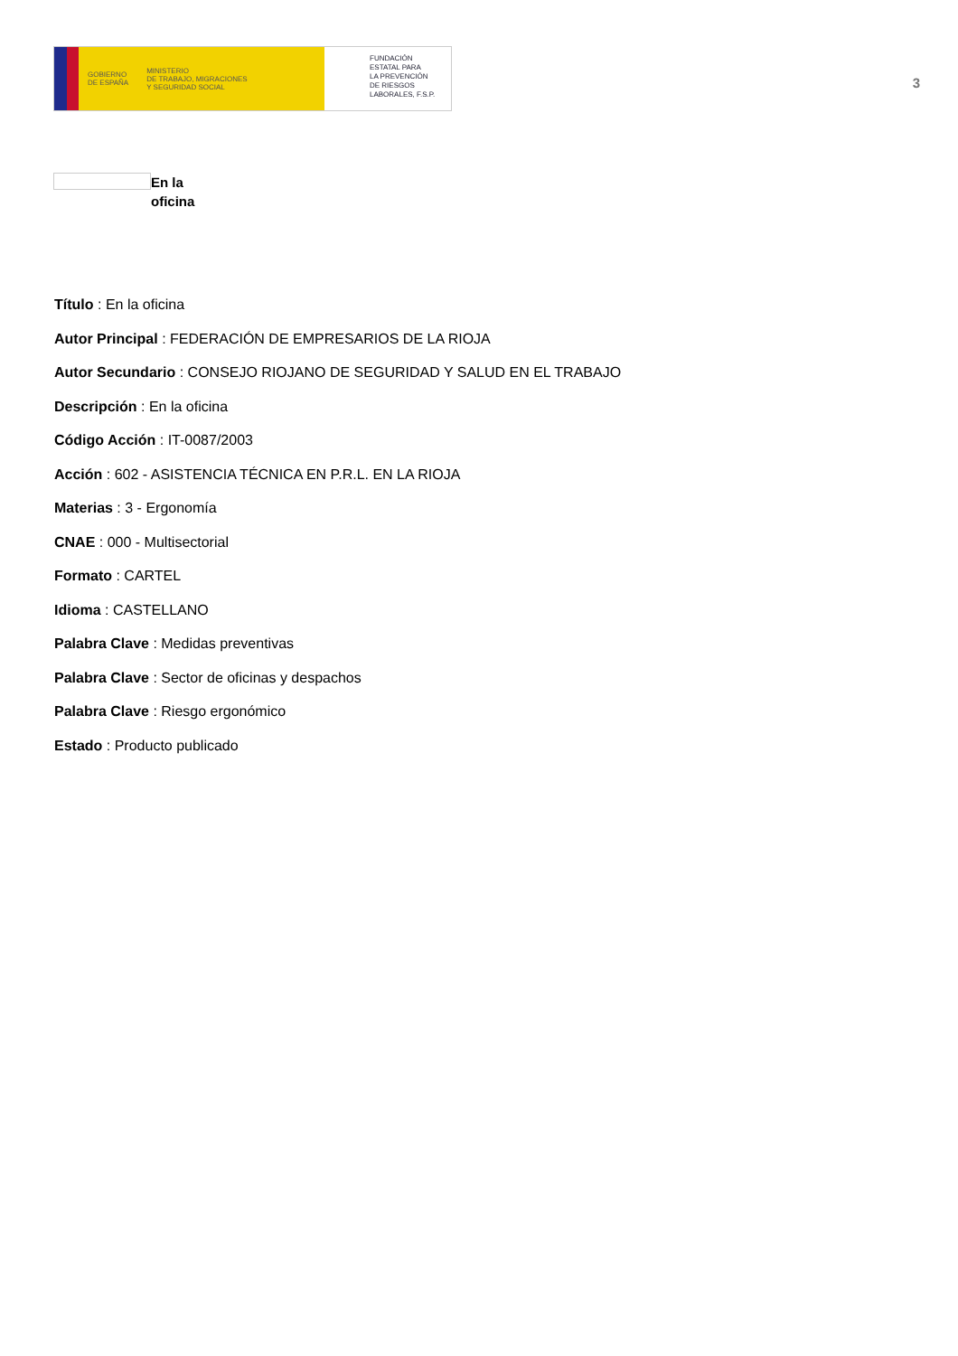GOBIERNO
DE ESPAÑA MINISTERIO
DE TRABAJO, MIGRACIONES
Y SEGURIDAD SOCIAL
FUNDACIÓN
ESTATAL PARA
LA PREVENCIÓN
DE RIESGOS
LABORALES, F.S.P.
3
En la
oficina
Título : En la oficina
Autor Principal : FEDERACIÓN DE EMPRESARIOS DE LA RIOJA
Autor Secundario : CONSEJO RIOJANO DE SEGURIDAD Y SALUD EN EL TRABAJO
Descripción : En la oficina
Código Acción : IT-0087/2003
Acción : 602 - ASISTENCIA TÉCNICA EN P.R.L. EN LA RIOJA
Materias : 3 - Ergonomía
CNAE : 000 - Multisectorial
Formato : CARTEL
Idioma : CASTELLANO
Palabra Clave : Medidas preventivas
Palabra Clave : Sector de oficinas y despachos
Palabra Clave : Riesgo ergonómico
Estado : Producto publicado